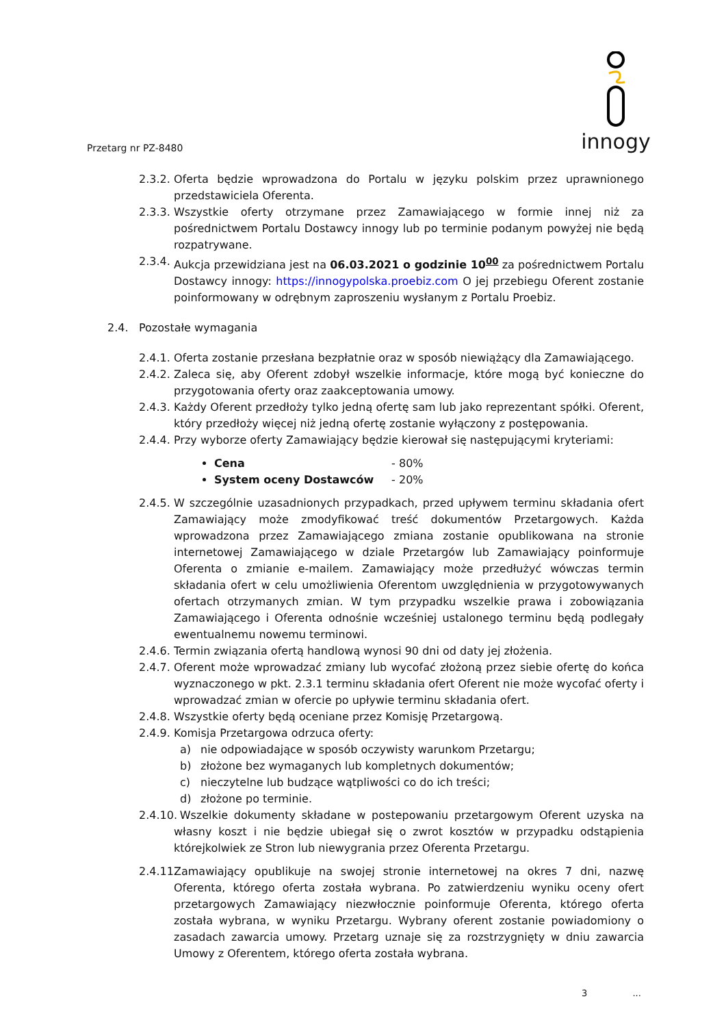Przetarg nr PZ-8480
innogy
2.3.2.
Oferta będzie wprowadzona do Portalu w języku polskim przez uprawnionego przedstawiciela Oferenta.
2.3.3.
Wszystkie oferty otrzymane przez Zamawiającego w formie innej niż za pośrednictwem Portalu Dostawcy innogy lub po terminie podanym powyżej nie będą rozpatrywane.
2.3.4.
Aukcja przewidziana jest na 06.03.2021 o godzinie 10<sup>00</sup> za pośrednictwem Portalu Dostawcy innogy: https://innogypolska.proebiz.com O jej przebiegu Oferent zostanie poinformowany w odrębnym zaproszeniu wysłanym z Portalu Proebiz.
2.4. Pozostałe wymagania
2.4.1.
Oferta zostanie przesłana bezpłatnie oraz w sposób niewiążący dla Zamawiającego.
2.4.2.
Zaleca się, aby Oferent zdobył wszelkie informacje, które mogą być konieczne do przygotowania oferty oraz zaakceptowania umowy.
2.4.3.
Każdy Oferent przedłoży tylko jedną ofertę sam lub jako reprezentant spółki. Oferent, który przedłoży więcej niż jedną ofertę zostanie wyłączony z postępowania.
2.4.4.
Przy wyborze oferty Zamawiający będzie kierował się następującymi kryteriami:
Cena - 80%
System oceny Dostawców - 20%
2.4.5.
W szczególnie uzasadnionych przypadkach, przed upływem terminu składania ofert Zamawiający może zmodyfikować treść dokumentów Przetargowych. Każda wprowadzona przez Zamawiającego zmiana zostanie opublikowana na stronie internetowej Zamawiającego w dziale Przetargów lub Zamawiający poinformuje Oferenta o zmianie e-mailem. Zamawiający może przedłużyć wówczas termin składania ofert w celu umożliwienia Oferentom uwzględnienia w przygotowywanych ofertach otrzymanych zmian. W tym przypadku wszelkie prawa i zobowiązania Zamawiającego i Oferenta odnośnie wcześniej ustalonego terminu będą podlegały ewentualnemu nowemu terminowi.
2.4.6.
Termin związania ofertą handlową wynosi 90 dni od daty jej złożenia.
2.4.7.
Oferent może wprowadzać zmiany lub wycofać złożoną przez siebie ofertę do końca wyznaczonego w pkt. 2.3.1 terminu składania ofert Oferent nie może wycofać oferty i wprowadzać zmian w ofercie po upływie terminu składania ofert.
2.4.8.
Wszystkie oferty będą oceniane przez Komisję Przetargową.
2.4.9.
Komisja Przetargowa odrzuca oferty:
a) nie odpowiadające w sposób oczywisty warunkom Przetargu;
b) złożone bez wymaganych lub kompletnych dokumentów;
c) nieczytelne lub budzące wątpliwości co do ich treści;
d) złożone po terminie.
2.4.10.
Wszelkie dokumenty składane w postepowaniu przetargowym Oferent uzyska na własny koszt i nie będzie ubiegał się o zwrot kosztów w przypadku odstąpienia którejkolwiek ze Stron lub niewygrania przez Oferenta Przetargu.
2.4.11.
Zamawiający opublikuje na swojej stronie internetowej na okres 7 dni, nazwę Oferenta, którego oferta została wybrana. Po zatwierdzeniu wyniku oceny ofert przetargowych Zamawiający niezwłocznie poinformuje Oferenta, którego oferta została wybrana, w wyniku Przetargu. Wybrany oferent zostanie powiadomiony o zasadach zawarcia umowy. Przetarg uznaje się za rozstrzygnięty w dniu zawarcia Umowy z Oferentem, którego oferta została wybrana.
3 ...